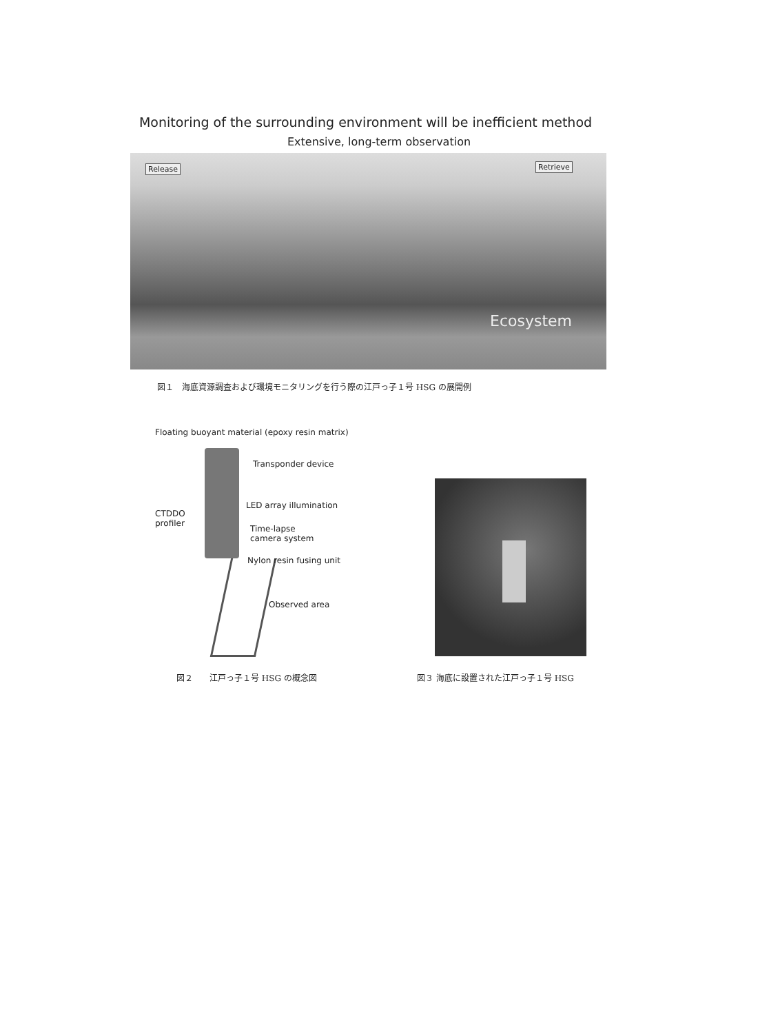Monitoring of the surrounding environment will be inefficient method
Extensive, long-term observation
Release Retrieve
Ecosystem
図１　海底資源調査および環境モニタリングを行う際の江戸っ子１号 HSG の展開例
Floating buoyant material (epoxy resin matrix)
Transponder device
LED array illumination
CTDDO
profiler
Time-lapse
camera system
Nylon resin fusing unit
Observed area
図２　　江戸っ子１号 HSG の概念図
図３ 海底に設置された江戸っ子１号 HSG